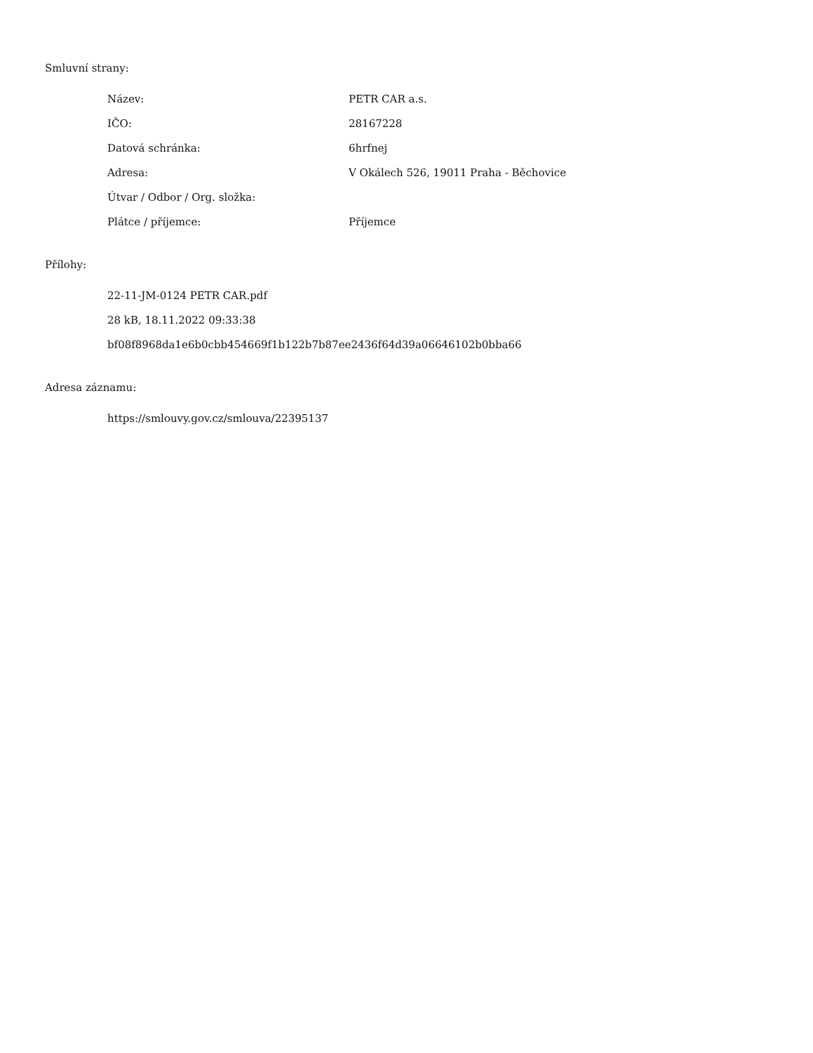Smluvní strany:
| Název: | PETR CAR a.s. |
| IČO: | 28167228 |
| Datová schránka: | 6hrfnej |
| Adresa: | V Okálech 526, 19011 Praha - Běchovice |
| Útvar / Odbor / Org. složka: | |
| Plátce / příjemce: | Příjemce |
Přílohy:
22-11-JM-0124 PETR CAR.pdf
28 kB, 18.11.2022 09:33:38
bf08f8968da1e6b0cbb454669f1b122b7b87ee2436f64d39a06646102b0bba66
Adresa záznamu:
https://smlouvy.gov.cz/smlouva/22395137